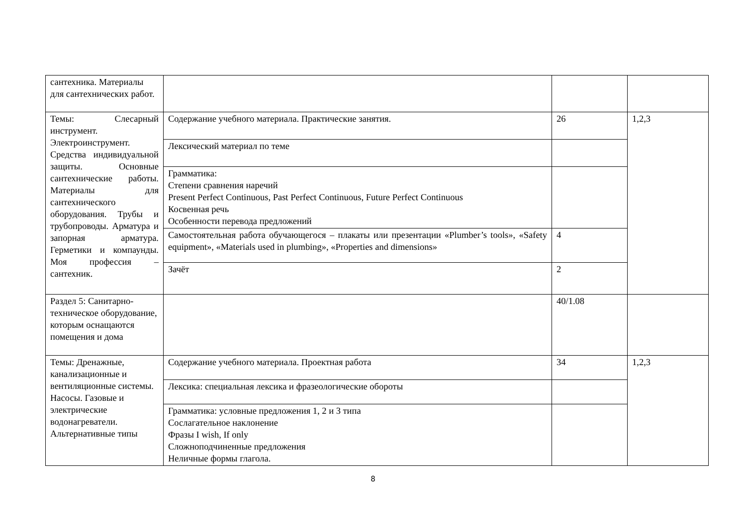| сантехника. Материалы для сантехнических работ. | | | |
| Темы: Слесарный инструмент. Электроинструмент. Средства индивидуальной защиты. Основные сантехнические работы. Материалы для сантехнического оборудования. Трубы и трубопроводы. Арматура и запорная арматура. Герметики и компаунды. Моя профессия – сантехник. | Содержание учебного материала. Практические занятия. | 26 | 1,2,3 |
| | Лексический материал по теме | | |
| | Грамматика: Степени сравнения наречий Present Perfect Continuous, Past Perfect Continuous, Future Perfect Continuous Косвенная речь Особенности перевода предложений | | |
| | Самостоятельная работа обучающегося – плакаты или презентации «Plumber’s tools», «Safety equipment», «Materials used in plumbing», «Properties and dimensions» | 4 | |
| | Зачёт | 2 | |
| Раздел 5: Санитарно-техническое оборудование, которым оснащаются помещения и дома | | 40/1.08 | |
| Темы: Дренажные, канализационные и вентиляционные системы. Насосы. Газовые и электрические водонагреватели. Альтернативные типы | Содержание учебного материала. Проектная работа | 34 | 1,2,3 |
| | Лексика: специальная лексика и фразеологические обороты | | |
| | Грамматика: условные предложения 1, 2 и 3 типа Сослагательное наклонение Фразы I wish, If only Сложноподчиненные предложения Неличные формы глагола. | | |
8